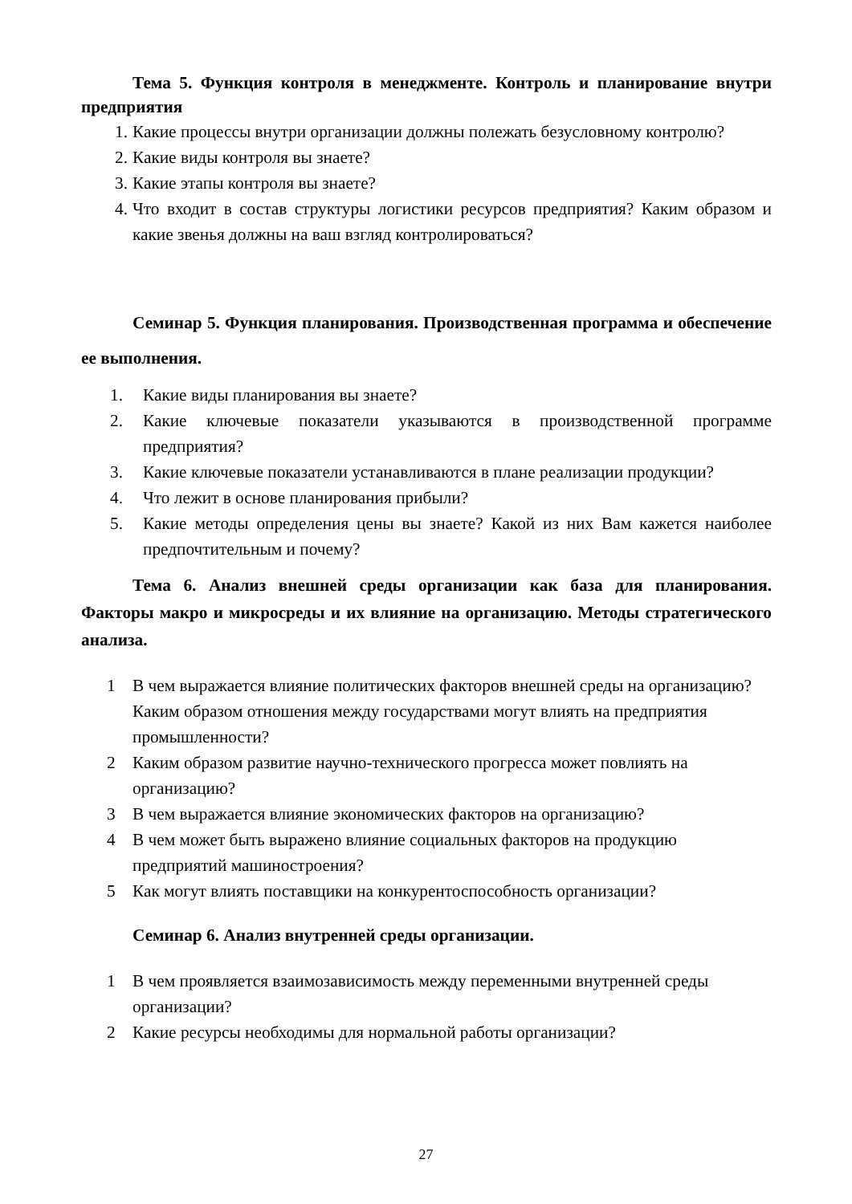Тема 5. Функция контроля в менеджменте. Контроль и планирование внутри предприятия
1. Какие процессы внутри организации должны полежать безусловному контролю?
2. Какие виды контроля вы знаете?
3. Какие этапы контроля вы знаете?
4. Что входит в состав структуры логистики ресурсов предприятия? Каким образом и какие звенья должны на ваш взгляд контролироваться?
Семинар 5. Функция планирования. Производственная программа и обеспечение ее выполнения.
1. Какие виды планирования вы знаете?
2. Какие ключевые показатели указываются в производственной программе предприятия?
3. Какие ключевые показатели устанавливаются в плане реализации продукции?
4. Что лежит в основе планирования прибыли?
5. Какие методы определения цены вы знаете? Какой из них Вам кажется наиболее предпочтительным и почему?
Тема 6. Анализ внешней среды организации как база для планирования. Факторы макро и микросреды и их влияние на организацию. Методы стратегического анализа.
1 В чем выражается влияние политических факторов внешней среды на организацию? Каким образом отношения между государствами могут влиять на предприятия промышленности?
2 Каким образом развитие научно-технического прогресса может повлиять на организацию?
3 В чем выражается влияние экономических факторов на организацию?
4 В чем может быть выражено влияние социальных факторов на продукцию предприятий машиностроения?
5 Как могут влиять поставщики на конкурентоспособность организации?
Семинар 6. Анализ внутренней среды организации.
1 В чем проявляется взаимозависимость между переменными внутренней среды организации?
2 Какие ресурсы необходимы для нормальной работы организации?
27